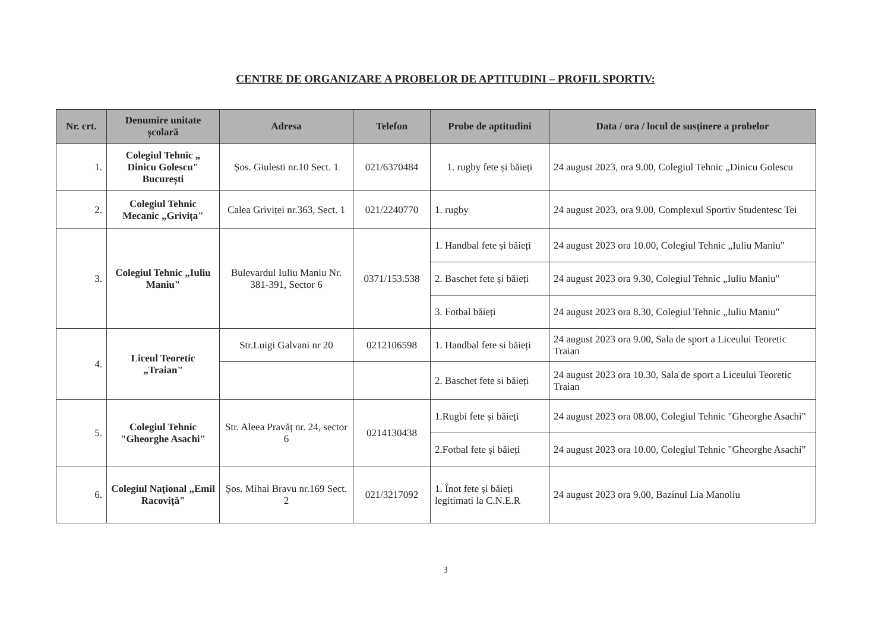CENTRE DE ORGANIZARE A PROBELOR DE APTITUDINI – PROFIL SPORTIV:
| Nr. crt. | Denumire unitate școlară | Adresa | Telefon | Probe de aptitudini | Data / ora / locul de susținere a probelor |
| --- | --- | --- | --- | --- | --- |
| 1. | Colegiul Tehnic „ Dinicu Golescu" București | Șos. Giulesti nr.10 Sect. 1 | 021/6370484 | 1. rugby fete și băieți | 24 august 2023, ora 9.00, Colegiul Tehnic „Dinicu Golescu |
| 2. | Colegiul Tehnic Mecanic „Grivița" | Calea Griviței nr.363, Sect. 1 | 021/2240770 | 1. rugby | 24 august 2023, ora 9.00, Complexul Sportiv Studentesc Tei |
| 3. | Colegiul Tehnic „Iuliu Maniu" | Bulevardul Iuliu Maniu Nr. 381-391, Sector 6 | 0371/153.538 | 1. Handbal fete și băieți | 24 august 2023 ora 10.00, Colegiul Tehnic „Iuliu Maniu" |
| | | | | 2. Baschet fete și băieți | 24 august 2023 ora 9.30, Colegiul Tehnic „Iuliu Maniu" |
| | | | | 3. Fotbal băieți | 24 august 2023 ora 8.30, Colegiul Tehnic „Iuliu Maniu" |
| 4. | Liceul Teoretic „Traian" | Str.Luigi Galvani nr 20 | 0212106598 | 1. Handbal fete si băieți | 24 august 2023 ora 9.00, Sala de sport a Liceului Teoretic Traian |
| | | | | 2. Baschet fete si băieți | 24 august 2023 ora 10.30, Sala de sport a Liceului Teoretic Traian |
| 5. | Colegiul Tehnic "Gheorghe Asachi" | Str. Aleea Pravăț nr. 24, sector 6 | 0214130438 | 1.Rugbi fete și băieți | 24 august 2023 ora 08.00, Colegiul Tehnic "Gheorghe Asachi" |
| | | | | 2.Fotbal fete și băieți | 24 august 2023 ora 10.00, Colegiul Tehnic "Gheorghe Asachi" |
| 6. | Colegiul Național „Emil Racoviță" | Șos. Mihai Bravu nr.169 Sect. 2 | 021/3217092 | 1. Înot fete și băieți legitimati la C.N.E.R | 24 august 2023 ora 9.00, Bazinul Lia Manoliu |
3